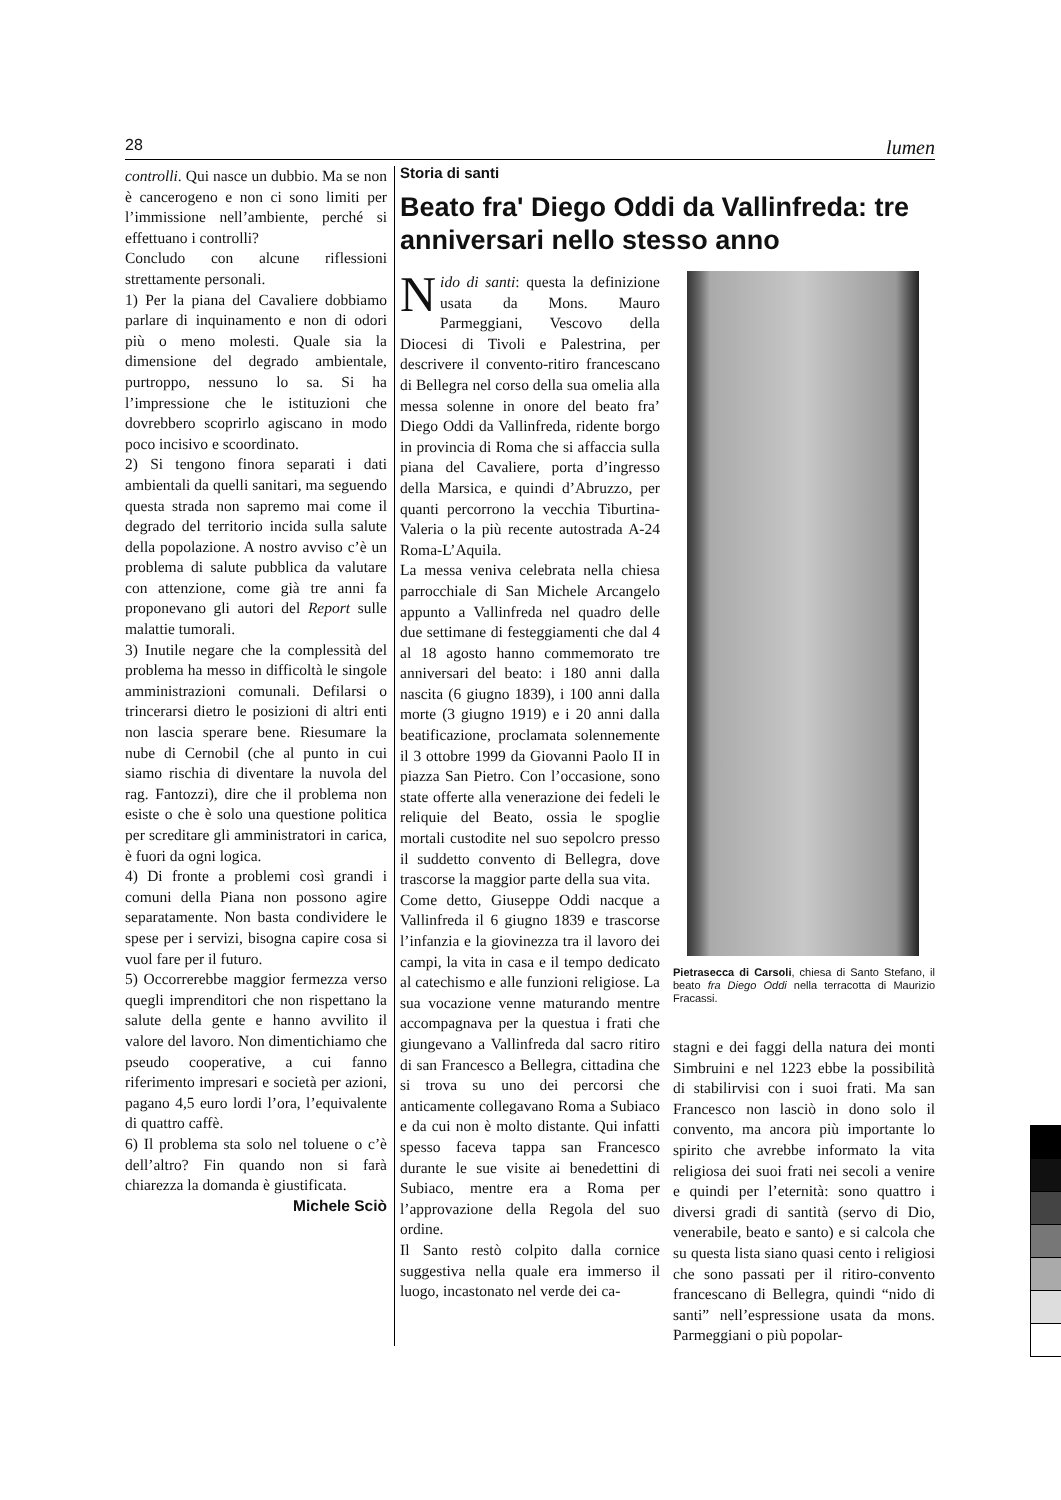28 lumen
controlli. Qui nasce un dubbio. Ma se non è cancerogeno e non ci sono limiti per l’immissione nell’ambiente, perché si effettuano i controlli?
Concludo con alcune riflessioni strettamente personali.
1) Per la piana del Cavaliere dobbiamo parlare di inquinamento e non di odori più o meno molesti. Quale sia la dimensione del degrado ambientale, purtroppo, nessuno lo sa. Si ha l’impressione che le istituzioni che dovrebbero scoprirlo agiscano in modo poco incisivo e scoordinato.
2) Si tengono finora separati i dati ambientali da quelli sanitari, ma seguendo questa strada non sapremo mai come il degrado del territorio incida sulla salute della popolazione. A nostro avviso c’è un problema di salute pubblica da valutare con attenzione, come già tre anni fa proponevano gli autori del Report sulle malattie tumorali.
3) Inutile negare che la complessità del problema ha messo in difficoltà le singole amministrazioni comunali. Defilarsi o trincerarsi dietro le posizioni di altri enti non lascia sperare bene. Riesumare la nube di Cernobil (che al punto in cui siamo rischia di diventare la nuvola del rag. Fantozzi), dire che il problema non esiste o che è solo una questione politica per screditare gli amministratori in carica, è fuori da ogni logica.
4) Di fronte a problemi così grandi i comuni della Piana non possono agire separatamente. Non basta condividere le spese per i servizi, bisogna capire cosa si vuol fare per il futuro.
5) Occorrerebbe maggior fermezza verso quegli imprenditori che non rispettano la salute della gente e hanno avvilito il valore del lavoro. Non dimentichiamo che pseudo cooperative, a cui fanno riferimento impresari e società per azioni, pagano 4,5 euro lordi l’ora, l’equivalente di quattro caffè.
6) Il problema sta solo nel toluene o c’è dell’altro? Fin quando non si farà chiarezza la domanda è giustificata.
Michele Sciò
Storia di santi
Beato fra' Diego Oddi da Vallinfreda: tre anniversari nello stesso anno
Nido di santi: questa la definizione usata da Mons. Mauro Parmeggiani, Vescovo della Diocesi di Tivoli e Palestrina, per descrivere il convento-ritiro francescano di Bellegra nel corso della sua omelia alla messa solenne in onore del beato fra’ Diego Oddi da Vallinfreda, ridente borgo in provincia di Roma che si affaccia sulla piana del Cavaliere, porta d’ingresso della Marsica, e quindi d’Abruzzo, per quanti percorrono la vecchia Tiburtina-Valeria o la più recente autostrada A-24 Roma-L’Aquila.
La messa veniva celebrata nella chiesa parrocchiale di San Michele Arcangelo appunto a Vallinfreda nel quadro delle due settimane di festeggiamenti che dal 4 al 18 agosto hanno commemorato tre anniversari del beato: i 180 anni dalla nascita (6 giugno 1839), i 100 anni dalla morte (3 giugno 1919) e i 20 anni dalla beatificazione, proclamata solennemente il 3 ottobre 1999 da Giovanni Paolo II in piazza San Pietro. Con l’occasione, sono state offerte alla venerazione dei fedeli le reliquie del Beato, ossia le spoglie mortali custodite nel suo sepolcro presso il suddetto convento di Bellegra, dove trascorse la maggior parte della sua vita.
Come detto, Giuseppe Oddi nacque a Vallinfreda il 6 giugno 1839 e trascorse l’infanzia e la giovinezza tra il lavoro dei campi, la vita in casa e il tempo dedicato al catechismo e alle funzioni religiose. La sua vocazione venne maturando mentre accompagnava per la questua i frati che giungevano a Vallinfreda dal sacro ritiro di san Francesco a Bellegra, cittadina che si trova su uno dei percorsi che anticamente collegavano Roma a Subiaco e da cui non è molto distante. Qui infatti spesso faceva tappa san Francesco durante le sue visite ai benedettini di Subiaco, mentre era a Roma per l’approvazione della Regola del suo ordine.
Il Santo restò colpito dalla cornice suggestiva nella quale era immerso il luogo, incastonato nel verde dei ca-
Pietrasecca di Carsoli, chiesa di Santo Stefano, il beato fra Diego Oddi nella terracotta di Maurizio Fracassi.
stagni e dei faggi della natura dei monti Simbruini e nel 1223 ebbe la possibilità di stabilirvisi con i suoi frati. Ma san Francesco non lasciò in dono solo il convento, ma ancora più importante lo spirito che avrebbe informato la vita religiosa dei suoi frati nei secoli a venire e quindi per l’eternità: sono quattro i diversi gradi di santità (servo di Dio, venerabile, beato e santo) e si calcola che su questa lista siano quasi cento i religiosi che sono passati per il ritiro-convento francescano di Bellegra, quindi “nido di santi” nell’espressione usata da mons. Parmeggiani o più popolar-